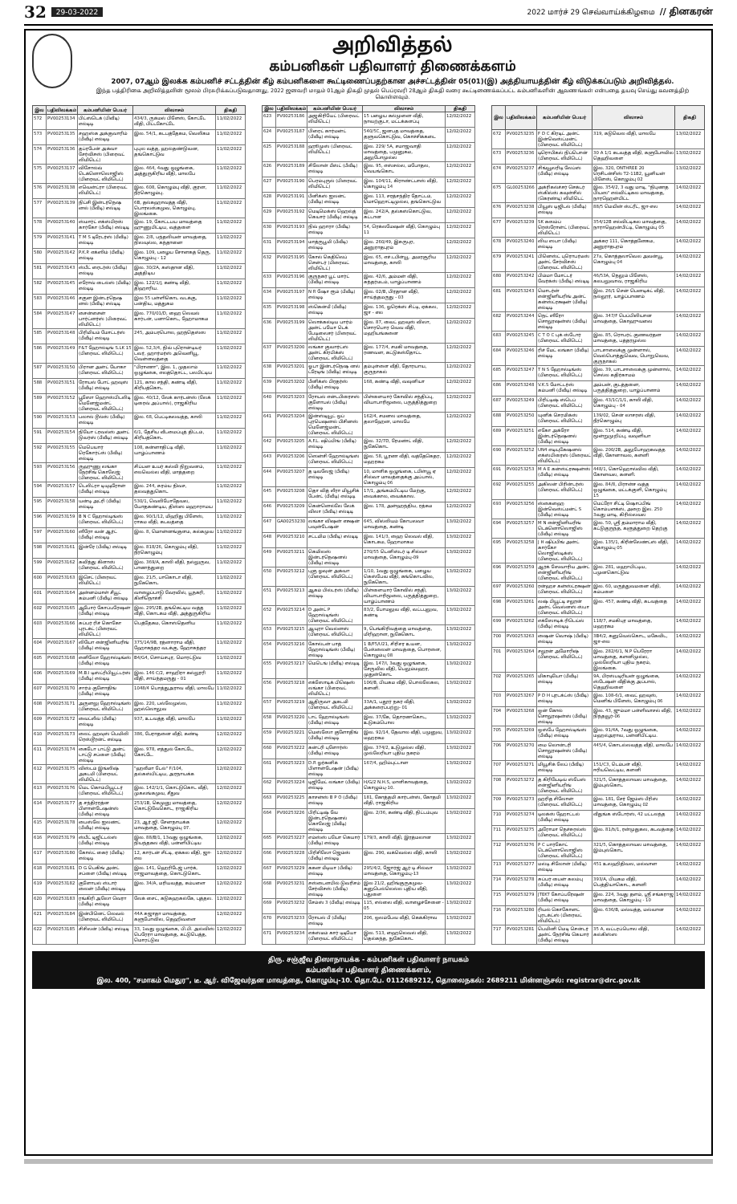32 29-03-2022 2022 மார்ச் 29 செவ்வாய்க்கிழமை // தினகரன்
அறிவித்தல்
கம்பனிகள் பதிவாளர் திணைக்களம்
2007, 07ஆம் இலக்க கம்பனிச் சட்டத்தின் கீழ் கம்பனிகளை கூட்டிணைப்பதற்கான அச்சட்டத்தின் 05(01)(இ) அத்தியாயத்தின் கீழ் விடுக்கப்படும் அறிவித்தல்.
இந்த பத்திரிகை அறிவித்தலின் மூலம் பிரசுரிக்கப்படுவதானது, 2022 ஜனவரி மாதம் 01ஆம் திகதி முதல் பெப்ரவரி 28ஆம் திகதி வரை கூட்டிணைக்கப்பட்ட கம்பனிகளின் ஆவணங்கள் என்பதை தயவு செய்து கவனத்திற் கொள்ளவும்.
| இல | பதிவிலக்கம் | கம்பனியின் பெயர் | விலாசம் | திகதி |
| --- | --- | --- | --- | --- |
| 572 | PV00253134 | பிட்ஸ்டெக் (பிவீடி) எல்டிடி | 434/3, ருக்மல் பிளேஸ், கோட்டே வீதி, பிட்டகோட்டே | 11/02/2022 |
| 573 | PV00253135 | சஹஸ்க அக்குவாரிம் (பீவீடி) எல்டிடி | இல. 54/1, கடபத்தேகம, வெலிகம | 11/02/2022 |
| 574 | PV00253136 | தப்ரபேன் அக்வா சேர்விசஸ் (பிரைவட் லிமிடெட்) | புபுல வத்த, ஹல்தண்டுவன, தங்கொட்டுவ | 11/02/2022 |
| 575 | PV00253137 | விசோல்வ் டெக்னொலொஜிஸ் (பிரைவட் லிமிடெட்) | இல. 464, 4வது ஒழுங்கை, அத்துருகிரிய வீதி, மாலபே | 11/02/2022 |
| 576 | PV00253138 | எவென்ட்ரா (பிரைவட் லிமிடெட்) | இல. 608, கொழும்பு வீதி, குரன, நீர்கொழும்பு. | 11/02/2022 |
| 577 | PV00253139 | நிப்சி இன்டர்நெஷ னல் (பீவீடி) எல்டிடி | 6B, தல்கஹாவத்த வீதி, பொரலஸ்கமுவ, கொழும்பு, இலங்கை. | 11/02/2022 |
| 578 | PV00253140 | ஸ்மார்ட் எக்ஸ்பிரஸ் கார்கோ (பீவீடி) எல்டிடி | இல. 19, கோட்டபய மாவத்தை ஹுணுபிட்டிய, வத்தளை | 11/02/2022 |
| 579 | PV00253141 | T M S டிரேடர்ஸ் (பீவீடி) எல்டிடி | இல. 2/8, பந்தலியன் மாவத்தை, நிலவுல்ல, கந்தானை | 11/02/2022 |
| 580 | PV00253142 | P.K.P. எக்ஸிம் (பீவீடி) எல்டிடி | இல. 109, பழைய சோனகத் தெரு, கொழும்பு - 12 | 11/02/2022 |
| 581 | PV00253143 | ஸ்பீட் ரைடர்ஸ் (பீவீடி) எல்டிடி | இல. 30/2A, கஸ்தான வீதி, அத்திடிய | 11/02/2022 |
| 582 | PV00253145 | எரோவ் டைல்ஸ் (பீவீடி) எல்டிடி | இல. 122/1/J, கண்டி வீதி, திஹாரிய. | 11/02/2022 |
| 583 | PV00253146 | சகுன இன்டர்நெஷ னல் (பீவீடி) எல்டிடி | இல 55 பள்ளிகொட வடக்கு, பன்திய, மத்துகம | 11/02/2022 |
| 584 | PV00253147 | சைன்சைன் பார்ட்னர்ஸ் (பிரைவட் லிமிடெட்) | இல. 770/01/D, ஹை லெவல் கார்டன், பனாகொட, ஹோமாகம | 11/02/2022 |
| 585 | PV00253148 | பிரிமியம் மோட்டர்ஸ் (பீவீடி) எல்டிடி | 245, அம்பரபொல, ஹந்தெஸ்ஸ | 11/02/2022 |
| 586 | PV00253149 | F&T ஹோல்டிங் S.LK 15 (பிரைவட் லிமிடெட்) | இல. 52,3/4, நிவ் புரொன்டியர் டவர், ஹார்மர்ஸ் அவெனியூ, வெள்ளவத்தை | 11/02/2022 |
| 587 | PV00253150 | பிரான அன்ட் யோகா (பிரைவட் லிமிடெட்) | "பிராணா", இல. 1, முதலாம் ஒழுங்கை, எலத்தொட்ட, பலபிட்டிய | 11/02/2022 |
| 588 | PV00253151 | ரோயல் போட் ஹவுஸ் (பீவீடி) எல்டிடி | 121, கால சந்தி, கண்டி வீதி, கிரிபத்கொட | 11/02/2022 |
| 589 | PV00253152 | பூஸோ ஹொஸ்பிடலிடி மெனேஜ்மன்ட் (பிரைவட் லிமிடெட்) | இல. 40/12, லேக் கார்டன்ஸ் (லேக் டிரைவ் அப்பால்), ராஜகிரிய | 11/02/2022 |
| 590 | PV00253153 | பலால் டூல்ஸ் (பீவீடி) எல்டிடி | இல. 68, பெட்டிகலவத்த, காலி | 11/02/2022 |
| 591 | PV00253154 | நியோ ட்ரவல்ஸ் அன்ட் டுவர்ஸ் (பீவீடி) எல்டிடி | 6/1, தேசிய வீடமைப்புத் திட்டம், கிரிபத்கொட | 11/02/2022 |
| 592 | PV00253155 | மெபெயார் ரெகோர்ட்ஸ் (பீவீடி) எல்டிடி | 108, கன்னாதிட்டி வீதி, யாழ்ப்பாணம் | 11/02/2022 |
| 593 | PV00253156 | ருஹுணு லங்கா நேர்சிங் கொலேஜ் (பிரைவட் லிமிடெட்) | சிப்பன உயர் கல்வி நிறுவனம், எலவெல்ல வீதி, மாத்தறை | 11/02/2022 |
| 594 | PV00253157 | டெலிட்ரா டியுடிரோன் (பீவீடி) எல்டிடி | இல. 244, சுரம்ய நிவச, தலவத்துகொட | 11/02/2022 |
| 595 | PV00253158 | யன்டி அட்ரி (பீவீடி) எல்டிடி | 530/1, வெலிபோதேவல, யோதகண்டிய, திஸ்ஸ மஹாராமய | 11/02/2022 |
| 596 | PV00253159 | B N C ஹோல்டிங்ஸ் (பிரைவட் லிமிடெட்) | இல. 90/1/12, மிஹிது பிளேஸ், ராகம வீதி, கடவத்தை | 11/02/2022 |
| 597 | PV00253160 | ஸீரோ வன் ஆர்ட் (பீவீடி) எல்டிடி | இல. 8, மொன்னங்குளம, கல்கமுவ | 11/02/2022 |
| 598 | PV00253161 | இன்ரே (பீவீடி) எல்டிடி | இல. 818/26, கொழும்பு வீதி, நீர்கொழும்பு | 11/02/2022 |
| 599 | PV00253162 | கவிந்து கிளாஸ் (பிரைவட் லிமிடெட்) | இல. 369/A, காலி வீதி, நல்லுருவ, பாணந்துறை | 11/02/2022 |
| 600 | PV00253163 | இசெட் (பிரைவட் லிமிடெட்) | இல. 21/5, பாகொடா வீதி, நுகேகொட | 11/02/2022 |
| 601 | PV00253164 | அன்னம்மாள் சீயூட் கம்பனி (பீவீடி) எல்டிடி | வாழைப்பாடு வேரவில், பூநகரி, கிளிநொச்சி | 11/02/2022 |
| 602 | PV00253165 | ஆபோர் கோப்பரேஷன் (பீவீடி) எல்டிடி | இல. 295/2B, தங்கெட்டிய வத்த வீதி, கொடகம வீதி, அத்துருகிரிய | 11/02/2022 |
| 603 | PV00253166 | சுப்பர் ரிச் கொகோ புரடக்ட் (பிரைவட் லிமிடெட்) | பெத்தேகம, கொஸ்தெனிய | 11/02/2022 |
| 604 | PV00253167 | லியோ என்ஜினியரிங் (பீவீடி) எல்டிடி | 375/14/9B, ரத்னாராம வீதி, ஹோகந்தர வடக்கு, ஹோகந்தர | 11/02/2022 |
| 605 | PV00253168 | எனிலோ ஹோல்டிங்ஸ் (பீவீடி) எல்டிடி | B4/G4, சொய்சபுர, மொரட்டுவ | 11/02/2022 |
| 606 | PV00253169 | M.B.I டிஸ்ட்ரிபியூட்டர்ஸ் (பீவீடி) எல்டிடி | இல. 146 C/2, சாஹிரா கல்லூரி வீதி, சாய்ந்தமருது - 01 | 11/02/2022 |
| 607 | PV00253170 | சார்ம் குளோதிங் (பீவீடி) எல்டிடி | 1048/4 பொத்துஅராவ வீதி, மாலபே | 11/02/2022 |
| 608 | PV00253171 | அருனலு ஹோல்டிங்ஸ் (பிரைவட் லிமிடெட்) | இல. 220, பல்லேமுல்ல, ஹல்லொலுவ | 11/02/2022 |
| 609 | PV00253172 | வைட்லீவ் (பீவீடி) எல்டிடி | 937, உடவத்த வீதி, மாலபே | 11/02/2022 |
| 610 | PV00253173 | லைட் ஹவுஸ் பெமிலி ரெஸ்டூரன்ட் எல்டிடி | 386, பேராதனை வீதி, கண்டி | 12/02/2022 |
| 611 | PV00253174 | கைடோ டாட்டு அன்ட் டாட்டு சப்ளை (பீவீடி) எல்டிடி | இல. 978, எத்துல் கோட்டே, கோட்டே. | 12/02/2022 |
| 612 | PV00253175 | விஸ்டம் இங்லிஷ் அகடமி (பிரைவட் லிமிடெட்) | "ஹலீமா டேல்" F/104, தல்கஸ்பிட்டிய, அரநாயக்க | 12/02/2022 |
| 613 | PV00253176 | மெட கொம்பியூட்டர் (பிரைவட் லிமிடெட்) | இல. 142/1/1, கொட்டுகொட வீதி, முகலங்கமுவ, சீதுவ | 12/02/2022 |
| 614 | PV00253177 | த சந்திரரத்ன பிளான்டேஷன்ஸ் (பீவீடி) எல்டிடி | 253/1B, கெமுனு மாவத்தை, கொட்டுவேகொட, ராஜகிரிய | 12/02/2022 |
| 615 | PV00253178 | பைஸ்லே ஐலண்ட் (பீவீடி) எல்டிடி | 23, ஆர்.ஜி. சேனநாயக்க மாவத்தை, கொழும்பு 07. | 12/02/2022 |
| 616 | PV00253179 | ஸ்பீட் டிஜிட்டல்ஸ் (பீவீடி) எல்டிடி | இல. 88/B/1, 13வது ஒழுங்கை, நியந்தகல வீதி, பன்னிபிட்டிய | 12/02/2022 |
| 617 | PV00253180 | கோல்ட் கைர் (பீவீடி) எல்டிடி | 12, கார்டன் சிட்டி, ஏக்கல வீதி, ஜா-எல | 12/02/2022 |
| 618 | PV00253181 | D G பெகிங் அன்ட் சப்ளை (பீவீடி) எல்டிடி | இல. 141, ஹெரிடேஜ் பார்க், ராஜமாவத்தை, கொட்டுகொட | 12/02/2022 |
| 619 | PV00253182 | குளோபல் ஸ்டார் லைன் (பீவீடி) எல்டிடி | இல. 34/A, மரியவத்த, கம்பளை | 12/02/2022 |
| 620 | PV00253183 | ரங்கிரி அலோ வெரா (பீவீடி) எல்டிடி | லேக் சைட், கடுகஹகல்கே, புத்தல. | 12/02/2022 |
| 621 | PV00253184 | இன்பினெட் லெவல் (பிரைவட் லிமிடெட்) | 44A சுஜாதா மாவத்தை, களுபோவில, தெஹிவளை | 12/02/2022 |
| 622 | PV00253185 | சிசிலன் (பீவீடி) எல்டிடி | 33, 1வது ஒழுங்கை, பி.பி. அல்விஸ் பெரேரா மாவத்தை, கட்டுபெத்த, மொரட்டுவ | 12/02/2022 |
| இல | பதிவிலக்கம் | கம்பனியின் பெயர் | விலாசம் | திகதி |
| --- | --- | --- | --- | --- |
| 623 | PV00253186 | அஜகிரியேட் (பிரைவட் லிமிடெட்) | 15 பழைய கல்முனை வீதி, நாவற்குடா, மட்டக்களப்பு | 12/02/2022 |
| 624 | PV00253187 | பிரைட் கார்மன்ட் (பீவீடி) எல்டிடி | 540/5C, ஜனபத மாவத்தை, தளுவகொட்டுவ, கொச்சிக்கடை | 12/02/2022 |
| 625 | PV00253188 | ஹூமுஸ் (பிரைவட் லிமிடெட்) | இல. 229/ 5A, சமாஜவாதி மாவத்தை, பமுனுகம, அலுபோமுல்ல | 12/02/2022 |
| 626 | PV00253189 | சிலோன் பீஸ்ட் (பீவீடி) எல்டிடி | இல. 95, எஸ்சல்ல, மபோதல, வெயங்கொட | 12/02/2022 |
| 627 | PV00253190 | பெரம்புருல் (பிரைவட் லிமிடெட்) | இல. 104/11, கிராண்ட்பாஸ் வீதி, கொழும்பு 14 | 12/02/2022 |
| 628 | PV00253191 | பீனிக்ஸ் ஐலன்ட் (பீவீடி) எல்டிடி | இல. 113, சரத்சந்திர தோட்டம், மொஹொட்டிமுல்ல, தங்கொட்டுவ | 12/02/2022 |
| 629 | PV00253192 | மெடிமெக்ஸ் ஹெல்த் கெயார் (பீவீடி) எல்டிடி | இல. 242/A, தல்கஸ்கொட்டுவ, கட்டான | 12/02/2022 |
| 630 | PV00253193 | நிவ் ஹாரா (பீவீடி) எல்டிடி | 54, ரெக்லமேஷன் வீதி, கொழும்பு 11 | 12/02/2022 |
| 631 | PV00253194 | மாத்ருபூமி (பீவீடி) எல்டிடி | இல. 260/49, இசுருபுர, அனுராதபுரம் | 12/02/2022 |
| 632 | PV00253195 | கோல் கெதிலெப் சென்டர் (பிரைவட் லிமிடெட்) | இல. 65, எச்.டபிள்யூ. அமரசூரிய மாவத்தை, காலி | 12/02/2022 |
| 633 | PV00253196 | குருநகர் பூட் மார்ட் (பீவீடி) எல்டிடி | இல. 42/6, அம்மன் வீதி, கந்தர்மடம், யாழ்ப்பாணம் | 12/02/2022 |
| 634 | PV00253197 | N R ஷோ ரூம் (பீவீடி) எல்டிடி | இல. 02/B, பிரதான வீதி, சாய்ந்தமருது - 03 | 12/02/2022 |
| 635 | PV00253198 | ஸ்கென்மீ (பீவீடி) எல்டிடி | இல. 136, ஓரெக்ஸ் சிட்டி, ஏக்கல, ஜா - எல | 12/02/2022 |
| 636 | PV00253199 | லொக்கல்டிய பார்ம் அன்ட் பயோ டெக் பேடிலைசர் (பிரைவட் லிமிடெட்) | இல. 87, வைட் ஹவுஸ் விலா, சொரபொர வெவ வீதி, மஹியங்கனை | 12/02/2022 |
| 637 | PV00253200 | லங்கா குவார்ட்ஸ் அன்ட் கிரபிக்ஸ் (பிரைவட் லிமிடெட்) | இல. 177/4, சமகி மாவத்தை, ரணவன, கட்டுகஸ்தோட்ட | 12/02/2022 |
| 638 | PV00253201 | ஓடா இன்டர்நெஷ னல் ட்ரேடிங் (பீவீடி) எல்டிடி | தம்புள்ளை வீதி, தோரயாய, குருநாகல் | 12/02/2022 |
| 639 | PV00253202 | பீனிக்ஸ் பிரதர்ஸ் (பீவீடி) எல்டிடி | 168, கண்டி வீதி, வவுனியா | 12/02/2022 |
| 640 | PV00253203 | ரோயல் என்டபிரைசஸ் குளோபல் (பீவீடி) எல்டிடி | பிள்ளையார் கோவில் சந்திப்பு, வியாபாரிமூலை, பருத்தித்துறை | 12/02/2022 |
| 641 | PV00253204 | இன்ஸ்டியூட் ஒப் புரபெஷனல் பிசினஸ் மெனேஜ்மன்ட் (பிரைவட் லிமிடெட்) | 162/4, சமனல மாவத்தை, தலாஹேன, மாலபே | 12/02/2022 |
| 642 | PV00253205 | A.F.L. ஷிப்பிங் (பீவீடி) எல்டிடி | இல. 32/7D, ரேமண்ட் வீதி, நுகேகொட | 12/02/2022 |
| 643 | PV00253206 | ஸென்சி ஹோல்டிங்ஸ் (பிரைவட் லிமிடெட்) | இல. 58, பூரண வீதி, வத்தேகெதர, மஹரகம | 12/02/2022 |
| 644 | PV00253207 | த டிவலேஜ் (பீவீடி) எல்டிடி | 10, மாளிக ஒழுங்கை, டபிள்யூ ஏ சில்வா மாவத்தைக்கு அப்பால், கொழும்பு 06 | 12/02/2022 |
| 645 | PV00253208 | தொ வித் லீரா மியூசிக் பேன்ட் (பீவீடி) எல்டிடி | 17/1, அங்கம்பிட்டிய மேற்கு, வைக்கால, வைக்கால. | 12/02/2022 |
| 646 | PV00253209 | கென்னெல்லே லேக் விலா (பீவீடி) எல்டிடி | இல. 178, அன்ஹந்திய, ரத்கம | 12/02/2022 |
| 647 | GA00253230 | லங்கா விஷன் எக்ஷன் பவுன்டேஷன் | 645, வில்லியம் கோபலவா மாவத்தை, கண்டி | 13/02/2022 |
| 648 | PV00253210 | சட்டமிம (பீவீடி) எல்டிடி | இல. 141/3, ஹை லெவல் வீதி, கொடகம, ஹோமாகம | 13/02/2022 |
| 649 | PV00253211 | கெமிலஸ் இன்டர்நெஷனல் (பீவீடி) எல்டிடி | 270/55 டெனிஸ்டர் டி சில்வா மாவத்தை, கொழும்பு-09 | 13/02/2022 |
| 650 | PV00253212 | புஞ ஓவுன் அக்வா (பிரைவட் லிமிடெட்) | 1/10, 1வது ஒழுங்கை, பழைய கெஸ்பேவ வீதி, கங்கொடவில, நுகேகொட | 13/02/2022 |
| 651 | PV00253213 | ஆகம் பில்டர்ஸ் (பீவீடி) எல்டிடி | பிள்ளையார் கோவில் சந்தி, வியாபாரிமூலை, பருத்தித்துறை, யாழ்ப்பாணம் | 13/02/2022 |
| 652 | PV00253214 | D அன்ட் P ஹோல்டிங்ஸ் (பிரைவட் லிமிடெட்) | 83/2, போமலுவ வீதி, வட்டபுலுவ, கண்டி | 13/02/2022 |
| 653 | PV00253215 | ஆயுரா வெல்னஸ் (பிரைவட் லிமிடெட்) | 9, பெங்கிரிவத்தை மாவத்தை, மிரிஹான, நுகேகொட | 13/02/2022 |
| 654 | PV00253216 | கோல்டன் பாத் ஹோல்டிங்ஸ் (பீவீடி) எல்டிடி | 1 B/F5/U21, சிரிசர உயன, பேஸ்லைன் மாவத்தை, பொரளை, கொழும்பு 08 | 13/02/2022 |
| 655 | PV00253217 | மெடெங் (பீவீடி) எல்டிடி | இல. 147/I, 3வது ஒழுங்கை, சேருவில வீதி, பெலும்மஹர, முதுன்கொட | 13/02/2022 |
| 656 | PV00253218 | எக்ஸோடிக் பிஷெஸ் லங்கா (பிரைவட் லிமிடெட்) | 106/B, பியகம வீதி, பொல்லேகல, களனி. | 13/02/2022 |
| 657 | PV00253219 | ஆதிருவா அகடமி (பிரைவட் லிமிடெட்) | 33A/1, பதூர் நகர் வீதி, அக்கரைப்பற்று- 01 | 13/02/2022 |
| 658 | PV00253220 | டாட் ஹோல்டிங்ஸ் (பீவீடி) எல்டிடி | இல. 37/கே, தொரணகொட, உடுகம்பொல | 13/02/2022 |
| 659 | PV00253221 | மெஸ்ஸோ குளோதிங் (பீவீடி) எல்டிடி | இல. 92/14, தேவால வீதி, பமுனுவ, மஹரகம | 13/02/2022 |
| 660 | PV00253222 | கன்ட்ரி புளோர்ஸ் (பீவீடி) எல்டிடி | இல. 374/2, உடுமுல்ல வீதி, முல்லேரியா புதிய நகரம் | 13/02/2022 |
| 661 | PV00253223 | D.R ஓர்கனிக் பிளான்டேஷன் (பீவீடி) எல்டிடி | 167/4, ஹிம்புட்டான | 13/02/2022 |
| 662 | PV00253224 | டிஜிமேட் லங்கா (பீவீடி) எல்டிடி | H/G/2 N.H.S, மாளிகாவத்தை, கொழும்பு-10. | 13/02/2022 |
| 663 | PV00253225 | காசன்ஸ் B P O (பீவீடி) எல்டிடி | 181, கோத்தமி கார்டன்ஸ், கோதமி வீதி, ராஜகிரிய | 13/02/2022 |
| 664 | PV00253226 | பிரிட்டிஷ் வே இன்டர்நெஷனல் கொலேஜ் (பீவீடி) எல்டிடி | இல. 2/36, கண்டி வீதி, நிட்டம்புவ | 13/02/2022 |
| 665 | PV00253227 | எம்ஸ்ஸ் பயோ கெயார் (பீவீடி) எல்டிடி | 179/3, காலி வீதி, இரத்மலான | 13/02/2022 |
| 666 | PV00253228 | பிரிசிலோ ஜெம்ஸ் (பீவீடி) எல்டிடி | இல. 290, வக்வெல்ல வீதி, காலி | 13/02/2022 |
| 667 | PV00253229 | ககன மீடியா (பீவீடி) எல்டிடி | 295/4/2, ஜோர்ஜ் ஆர் டி சில்வா மாவத்தை, கொழும்பு-13 | 13/02/2022 |
| 668 | PV00253231 | சஸ்டைனபில் டுவரிசம் சேர்விசஸ் (பீவீடி) எல்டிடி | இல 21/2, ஹிங்குருகமுவ- கனுபெல்லெல்ல புதிய வீதி, பதுளை | 13/02/2022 |
| 669 | PV00253232 | சேம்ஸ் 3 (பீவீடி) எல்டிடி | 115, எல்லை வீதி, வாழைச்சேனை - 05 | 13/02/2022 |
| 670 | PV00253233 | ரோயல் பீ (பீவீடி) எல்டிடி | 206, ஒலம்பேவ வீதி, கெக்கிராவ | 13/02/2022 |
| 671 | PV00253234 | எக்ஸ்டீம் கார் டிடியோ (பிரைவட் லிமிடெட்) | இல. 513, ஹைலெவல் வீதி, தெல்கந்த, நுகேகொட | 13/02/2022 |
| இல | பதிவிலக்கம் | கம்பனியின் பெயர் | விலாசம் | திகதி |
| --- | --- | --- | --- | --- |
| 672 | PV00253235 | F D C கிரடிட் அன்ட் இன்வெஸ்ட்மன்ட் (பிரைவட் லிமிடெட்) | 319, கடுவெல வீதி, மாலபே | 13/02/2022 |
| 673 | PV00253236 | டிரொபிகல் நிப்பொன் (பிரைவட் லிமிடெட்) | 30 A 1/1 கடவத்த வீதி, களுபோவில தெஹிவளை | 13/02/2022 |
| 674 | PV00253237 | சிங்யூலரிடி லேப்ஸ் (பீவீடி) எல்டிடி | இல. 320, ONTHREE 20 ரெசிடன்சிஸ் T2-11B2, யூனியன் பிளேஸ், கொழும்பு 02 | 13/02/2022 |
| 675 | GL00253266 | அக்ரிகல்ச்சர் செக்டர் ஸ்கில்ஸ் கவுன்சில் (கெரண்டி) லிமிடெட் | இல. 354/2, 3 வது மாடி, "நிபுணத பியஸ" எல்விட்டிகல மாவத்தை, நாரஹென்பிட்ட | 14/02/2022 |
| 676 | PV00253238 | பியூஸ் டிஜிடல் (பீவீடி) எல்டிடி | 88/5 மெயின் ஸ்ட்ரீட், ஜா-எல | 14/02/2022 |
| 677 | PV00253239 | SK கஸம்ப் ரெஸ்ரோன்ட் (பிரைவட் லிமிடெட்) | 354/12B எல்விட்டிகல மாவத்தை, நாராஹென்பிட்டி, கொழும்பு 05 | 14/02/2022 |
| 678 | PV00253240 | லிய ஸபா (பீவீடி) எல்டிடி | அக்கர 111, கொத்தனேகம, அனுராதபுரம் | 14/02/2022 |
| 679 | PV00253241 | பினெஸ்ட் புரொபர்டீஸ் அன்ட் சேர்விசஸ் (பிரைவட் லிமிடெட்) | 27a, கொத்தலாவெல அவன்யூ, கொழும்பு 04 | 14/02/2022 |
| 680 | PV00253242 | பிம்மா மோட்டர் வேர்க்ஸ் (பீவீடி) எல்டிடி | 46/53A, நெலும் பிளேஸ், கலபலுவாவ, ராஜகிரிய | 14/02/2022 |
| 681 | PV00253243 | மொடர்ன் என்ஜினியரிங் அன்ட் கன்ஸ்ட்ரக்ஷன் (பீவீடி) எல்டிடி | இல. 26/1 சென் பெனடிக்ட் வீதி, நல்லூர், யாழ்ப்பாணம் | 14/02/2022 |
| 682 | PV00253244 | நெட் ஸீரோ சொலூஷன்ஸ் (பீவீடி) எல்டிடி | இல. 347/F பெப்பிலியான மாவத்தை, கொஹுவலை | 14/02/2022 |
| 683 | PV00253245 | C T O C புக் ஸ்டோர் (பிரைவட் லிமிடெட்) | இல. 85, ரொபர்ட் குணவர்தன மாவத்தை, பத்தரமுல்ல | 14/02/2022 |
| 684 | PV00253246 | ரிச் மேட் லங்கா (பீவீடி) எல்டிடி | பாடசாலைக்கு முன்னால், வெல்பொத்துவெவ, பொறுவெவ, குருநாகல் | 14/02/2022 |
| 685 | PV00253247 | T N S ஹோல்டிங்ஸ் (பிரைவட் லிமிடெட்) | இல. 39, பாடசாலைக்கு முன்னால், செல்ல கதிர்காமம் | 14/02/2022 |
| 686 | PV00253248 | V.K.S மோட்டர்ஸ் கம்பனி (பீவீடி) எல்டிடி | அம்பன், குடத்தனை, பருத்தித்துறை, யாழ்ப்பாணம் | 14/02/2022 |
| 687 | PV00253249 | பிரிட்டிஷ் ஸ்டெப் (பிரைவட் லிமிடெட்) | இல. 43/1C/1/1, காலி வீதி, கொழும்பு - 04 | 14/02/2022 |
| 688 | PV00253250 | யுனிக் செரமிக்ஸ் (பிரைவட் லிமிடெட்) | 139/02, சென் லாசரஸ் வீதி, நீர்கொழும்பு | 14/02/2022 |
| 689 | PV00253251 | எகோ அக்ரோ இன்டர்நெஷனல் (பீவீடி) எல்டிடி | இல. 514, கண்டி வீதி, மூன்றுமுறிப்பு, வவுனியா | 14/02/2022 |
| 690 | PV00253252 | UN4 எடியுகேஷனல் எக்ஸ்பிரைஸ் (பிரைவட் லிமிடெட்) | இல. 200/2B, அலுபோஹகவத்த வீதி, கோனாவல, களனி | 14/02/2022 |
| 691 | PV00253253 | M A E கன்ஸ்ட்ரக்ஷன்ஸ் (பீவீடி) எல்டிடி | 448/1, கொஹொல்வில வீதி, கோனவல, களனி. | 14/02/2022 |
| 692 | PV00253255 | அகிலன் பிரின்டர்ஸ் (பிரைவட் லிமிடெட்) | இல. 84/8, பிரான்ச வத்த ஒழுங்கை, மட்டக்குளி, கொழும்பு 15 | 14/02/2022 |
| 693 | PV00253256 | ஸ்கைஹை இன்வெஸ்ட்மன்ட் S (பீவீடி) எல்டிடி | மெட்ரோ சிட்டி ஷொப்பிங் கொம்பளக்ஸ், அறை இல. 250 3வது மாடி, கிரில்லவல | 14/02/2022 |
| 694 | PV00253257 | M N என்ஜினியரிங் டெக்னொலொஜிஸ் (பீவீடி) எல்டிடி | இல. 50, ஸ்ரீ தம்மாராம வீதி, கட்டுகுருந்த, களுத்துறை தெற்கு | 14/02/2022 |
| 695 | PV00253258 | J H ஷிப்பிங் அன்ட் கார்கோ லொஜிஸ்டிக்ஸ் (பிரைவட் லிமிடெட்) | இல. 135/1, கிரீன்லேண்ட்ஸ் வீதி, கொழும்பு 05 | 14/02/2022 |
| 696 | PV00253259 | ஆர்க் ஸேவாரிய அன்ட் என்ஜினியரிங் (பிரைவட் லிமிடெட்) | இல. 281, மஹாபிட்டிய, பமுனகொட்டுவ | 14/02/2022 |
| 697 | PV00253260 | ரன்ஹச கன்ஸ்ட்ரக்ஷன் (பிரைவட் லிமிடெட்) | இல. 60, மருத்துவமனை வீதி, கம்பளை | 14/02/2022 |
| 698 | PV00253261 | லஷ் பியூட்டி சலூன் அன்ட் வெல்னஸ் ஸ்பா (பிரைவட் லிமிடெட்) | இல. 457, கண்டி வீதி, கடவத்தை | 14/02/2022 |
| 699 | PV00253262 | எக்ஸோடிக் ரிடெய்ல் (பீவீடி) எல்டிடி | 118/7, சமகிபுர மாவத்தை, மஹரகம | 14/02/2022 |
| 700 | PV00253263 | ஷைன் வொஷ் (பீவீடி) எல்டிடி | 3B4/2, கனுவெல்கொட, மகேவிட, ஜா-எல | 14/02/2022 |
| 701 | PV00253264 | சலூன் அமோரிஷ் (பிரைவட் லிமிடெட்) | இல. 282/6/1, N.P பெரேரா மாவத்தை, களனிமுல்ல, முல்லேரியா புதிய நகரம், இலங்கை. | 14/02/2022 |
| 702 | PV00253265 | மிகாடியோ (பீவீடி) எல்டிடி | 9A, பிரஸ்படிரியன் ஒழுங்கை, ஸ்டேஷன் வீதிக்கு அப்பால், தெஹிவளை | 14/02/2022 |
| 703 | PV00253267 | P D H புரடக்ட்ஸ் (பீவீடி) எல்டிடி | இல. 108-6/1, வைட் ஹவுஸ், மெனிங் பிளேஸ், கொழும்பு 06 | 14/02/2022 |
| 704 | PV00253268 | ஒன் கோல் சொலூஷன்ஸ் (பீவீடி) எல்டிடி | இல. 43, ஜும்மா பள்ளிவாசல் வீதி, நிந்தவூர்-06 | 14/02/2022 |
| 705 | PV00253269 | ஒஸ்பே ஹோல்டிங்ஸ் (பீவீடி) எல்டிடி | இல. 91/4A, 7வது ஒழுங்கை, மஹல்அராவ, பன்னிபிட்டிய. | 14/02/2022 |
| 706 | PV00253270 | மை லொன்டரி சொலூஷன்ஸ் (பீவீடி) எல்டிடி | 445/4, கொடல்லவத்த வீதி, மாலபே | 14/02/2022 |
| 707 | PV00253271 | மியூசிக் லேப் (பீவீடி) எல்டிடி | 151/C3, டெம்பள் வீதி, ஈரியவெட்டிய, களனி | 14/02/2022 |
| 708 | PV00253272 | த கிரியேடிவ் ஸ்பேஸ் என்ஜினியரிங் (பிரைவட் லிமிடெட்) | 321/5, கொத்தலாவல மாவத்தை, இம்புல்கொட | 14/02/2022 |
| 709 | PV00253273 | ஹரித சிலோன் (பிரைவட் லிமிடெட்) | இல. 181, சேர் ஜேம்ஸ் பீரிஸ் மாவத்தை, கொழும்பு 02 | 14/02/2022 |
| 710 | PV00253274 | டிலக்ஸ் ஹோட்டல் (பீவீடி) எல்டிடி | வீதுங்க ஸ்டோர்ஸ், 42 பட்டலந்த | 14/02/2022 |
| 711 | PV00253275 | அரோமா நெச்சுரல்ஸ் (பிரைவட் லிமிடெட்) | இல. 81/b/1, ரன்முதுகல, கடவத்தை | 14/02/2022 |
| 712 | PV00253276 | P C பார்கோட் டெக்னொலொஜிஸ் (பிரைவட் லிமிடெட்) | 321/5, கொத்தலாவல மாவத்தை, இம்புல்கொட | 14/02/2022 |
| 713 | PV00253277 | மல்டி சிலோன் (பீவீடி) எல்டிடி | 451 உலஹிதிவல, மல்வான | 14/02/2022 |
| 714 | PV00253278 | சுப்பர் பைன் கலம்பு (பீவீடி) எல்டிடி | 393/A, பியகம வீதி, பெத்தியாகொட, களனி | 14/02/2022 |
| 715 | PV00253279 | JTEKT கோப்பரேஷன் (பீவீடி) எல்டிடி | இல. 224, 3வது தளம், ஸ்ரீ சங்கராஜ மாவத்தை, கொழும்பு - 10 | 14/02/2022 |
| 716 | PV00253280 | ரியல் கொகோனட் புரடக்ட்ஸ் (பிரைவட் லிமிடெட்) | இல. 636/B, மல்வத்த, மல்வான | 14/02/2022 |
| 717 | PV00253281 | பெமினி மெடி சென்டர் அன்ட் நேர்சிங் கெயார் (பீவீடி) எல்டிடி | 35 A, வட்டரப்பொல வீதி, கல்கிஸ்ஸ | 14/02/2022 |
திரு. சஞ்ஜீவ திஸாநாயக்க - கம்பனிகள் பதிவாளர் நாயகம்
கம்பனிகள் பதிவாளர் திணைக்களம்,
இல. 400, "சமாகம் மெதுர", டீ. ஆர். விஜேவர்தன மாவத்தை, கொழும்பு-10. தொ.பே. 0112689212, தொலைநகல்: 2689211 மின்னஞ்சல்: registrar@drc.gov.lk